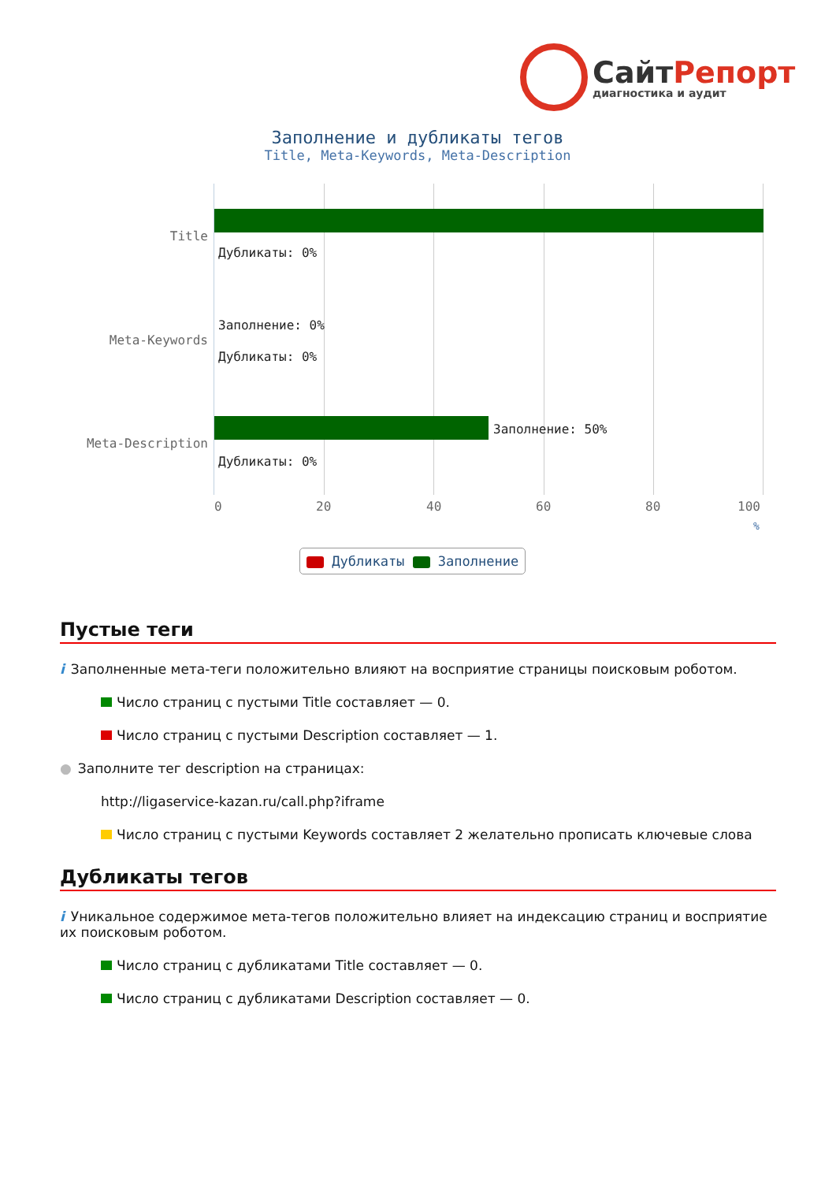СайтРепорт
диагностика и аудит
Заполнение и дубликаты тегов
Title, Meta-Keywords, Meta-Description
Дубликаты: 0%
Заполнение: 0%
Дубликаты: 0%
Заполнение: 50%
Дубликаты: 0%
Title
Meta-Keywords
Meta-Description
0 20 40 60 80 100
%
Дубликаты Заполнение
Пустые теги
i Заполненные мета-теги положительно влияют на восприятие страницы поисковым роботом.
Число страниц с пустыми Title составляет — 0.
Число страниц с пустыми Description составляет — 1.
● Заполните тег description на страницах:
http://ligaservice-kazan.ru/call.php?iframe
Число страниц с пустыми Keywords составляет 2 желательно прописать ключевые слова
Дубликаты тегов
i Уникальное содержимое мета-тегов положительно влияет на индексацию страниц и восприятие их поисковым роботом.
Число страниц с дубликатами Title составляет — 0.
Число страниц с дубликатами Description составляет — 0.